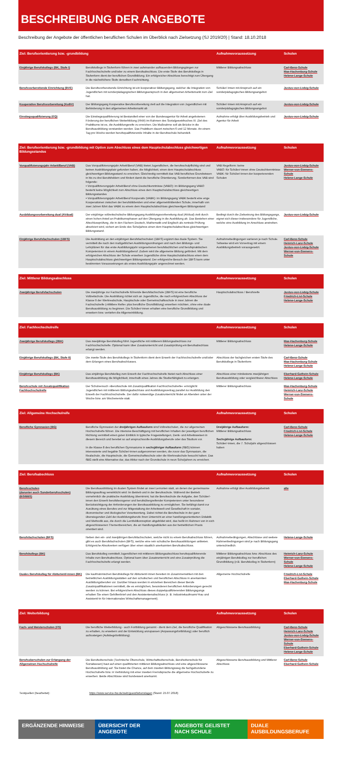BESCHREIBUNG DER ANGEBOTE
Beschreibung der Angebote der öffentlichen beruflichen Schulen im Überblick nach Zielsetzung (SJ 2019/20) | Stand: 18.10.2018
| Ziel: Berufsorientierung bzw. -grundbildung | | Aufnahmevoraussetzung | Schulen |
| --- | --- | --- | --- |
| Einjährige Berufskollegs (BK, Stufe I) | Berufskollegs in Stufenform führen in zwei aufeinander aufbauenden Bildungsgängen zur Fachhochschulreife und/oder zu einem Berufsabschluss. Die erste Stufe des Berufskollegs in Stufenform dient der beruflichen Grundbildung. Ein erfolgreicher Abschluss berechtigt zum Übergang in die nächsthöhere Stufe derselben Fachrichtung. | Mittlerer Bildungsabschluss | Carl-Benz-Schule Max-Hachenburg-Schule Helene-Lange-Schule |
| Berufsvorbereitende Einrichtung (BVE) | Die Berufsvorbereitende Einrichtung ist ein kooperativer Bildungsgang, welcher die Integration von Jugendlichen mit sonderpädagogischen Bildungsanspruch in den allgemeinen Arbeitsmarkt zum Ziel hat. | Schüler/-innen mit Anspruch auf ein sonderpädagogisches Bildungsangebot | Justus-von-Liebig-Schule |
| Kooperative Berufsvorbereitung (KoBV) | Der Bildungsgang Kooperative Berufsvorbereitung zielt auf die Integration von Jugendlichen mit Behinderung in den allgemeinen Arbeitsmarkt ab | Schüler/-innen mit Anspruch auf ein sonderpädagogisches Bildungsangebot | Justus-von-Liebig-Schule |
| Einstiegsqualifizierung (EQ) | Die Einstiegsqualifizierung ist Bestandteil einer von der Bundesagentur für Arbeit angebotenen Förderung der beruflichen Weiterbildung (FbW) im Rahmen des Sozialgesetzbuches III. Ziel des Praktikums ist es, die Ausbildungsreife zu erreichen. Die Maßnahme soll als Brücke in die Berufsausbildung verstanden werden. Das Praktikum dauert zwischen 6 und 12 Monate. An einem Tag pro Woche werden berufsqualifizierende Inhalte in der Berufsschule behandelt. | Aufnahme erfolgt über Ausbildungsbetrieb und Agentur für Arbeit | Justus-von-Liebig-Schule |
| Ziel: Berufsorientierung bzw. -grundbildung mit Option zum Abschluss eines dem Hauptschulabschluss gleichwertigen Bildungsstandes | | Aufnahmevoraussetzung | Schulen |
| --- | --- | --- | --- |
| Vorqualifizierungsjahr Arbeit/Beruf (VAB) | Das Vorqualifizierungsjahr Arbeit/Beruf (VAB) bietet Jugendlichen, die berufsschulpflichtig sind und keinen Ausbildungsplatz gefunden haben, die Möglichkeit, einen dem Hauptschulabschluss gleichwertigen Bildungsstand zu erreichen. Gleichzeitig vermittelt das VAB berufliches Grundwissen in bis zu drei Berufsfeldern und fördert damit die berufliche Orientierung. Sonderformen des VAB sind folgende: ▪ Vorqualifizierungsjahr Arbeit/Beruf ohne Deutschkenntnisse (VABO): im Bildungsgang VABO besteht keine Möglichkeit zum Abschluss eines dem Hauptschulabschluss gleichwertigen Bildungsstandes ▪ Vorqualifizierungsjahr Arbeit/Beruf Kooperativ (VABK): im Bildungsgang VABK besteht eine enge Kooperationen zwischen der berufsbildenden und einer allgemeinbildenden Schule, innerhalb von zwei Jahren führt das VABK zu einem dem Hauptschulabschluss gleichwertigen Bildungsstand | VAB Regelform: keine VABO: für Schüler/-innen ohne Deutschkenntnisse VABK: für Schüler/-innen der kooperierenden Schulen | Justus-von-Liebig-Schule Werner-von-Siemens-Schule Helene-Lange-Schule |
| Ausbildungsvorbereitung dual (AVdual) | Der einjährige vollzeitschulische Bildungsgang Ausbildungsvorbereitung dual (AVdual) zielt durch einen hohen Anteil an Praktikumsphasen auf den Übergang in die Ausbildung ab. Das Bestehen einer Abschlussprüfung, die in den Fächern Deutsch, Mathematik und Englisch als zentrale Prüfung absolviert wird, sichert am Ende des Schuljahres einen dem Hauptschulabschluss gleichwertigen Bildungsstand. | Bedingt durch die Zielsetzung des Bildungsgangs, eignet sich dieser insbesondere für Jugendliche, welche eine Ausbildung im Anschluss anstreben. | Justus-von-Liebig-Schule |
| Einjährige Berufsfachschulen (1BFS) | Die Ausbildung an den einjährigen Berufsfachschulen (1BFS) ergänzt das duale System. Sie vermittelt die nach den maßgeblichen Ausbildungsordnungen und nach den Bildungs- und Lehrplänen für das erste Ausbildungsjahr vorgesehenen berufsfachlichen und berufspraktischen Kompetenzen in einem Ausbildungsberuf. Zudem wird die allgemeine Bildung gefördert. Mit dem erfolgreichen Abschluss der Schule erwerben Jugendliche ohne Hauptschulabschluss einen dem Hauptschulabschluss gleichwertigen Bildungsstand. Der erfolgreiche Besuch der 1BFS kann unter bestimmten Voraussetzungen als erstes Ausbildungsjahr angerechnet werden. | Aufnahmebedingungen variieren je nach Schule. Teilweise wird ein Vorvertrag mit einem Ausbildungsbetrieb vorausgesetzt. | Carl-Benz-Schule Heinrich-Lanz-Schule Justus-von-Liebig-Schule Werner-von-Siemens-Schule |
| Ziel: Mittlerer Bildungsabschluss | | Aufnahmevoraussetzung | Schulen |
| --- | --- | --- | --- |
| Zweijährige Berufsfachschulen | Die zweijährige zur Fachschulreife führende Berufsfachschule (2BFS) ist eine berufliche Vollzeitschule. Die Ausbildung richtet sich an Jugendliche, die nach erfolgreichem Abschluss der Klasse 9 der Werkrealschule, Hauptschule oder Gemeinschaftsschule in zwei Jahren die Fachschulreife (»Mittlere Reife« plus berufliche Grundbildung) erwerben möchten, ohne eine duale Berufsausbildung zu beginnen. Die Schüler/-innen erhalten eine berufliche Grundbildung und erweitern bzw. vertiefen die Allgemeinbildung. | Hauptschulabschluss / Berufsreife | Justus-von-Liebig-Schule Friedrich-List-Schule Helene-Lange-Schule |
| Ziel: Fachhochschulreife | | Aufnahmevoraussetzung | Schulen |
| --- | --- | --- | --- |
| Zweijährige Berufskollegs (2BK) | Das zweijährige Berufskolleg führt Jugendliche mit mittlerem Bildungsabschluss zur Fachhochschulreife. Optional kann über Zusatzunterricht und Zusatzprüfung ein Berufsabschluss erlangt werden. | Mittlerer Bildungsabschluss | Max-Hachenburg-Schule Helene-Lange-Schule |
| Einjährige Berufskollegs (BK, Stufe II) | Die zweite Stufe des Berufskollegs in Stufenform dient dem Erwerb der Fachhochschulreife und/oder dem Erlangen eines Berufsabschlusses. | Abschluss der fachgleichen ersten Stufe des Berufskollegs in Stufenform | Carl-Benz-Schule Max-Hachenburg-Schule Helene-Lange-Schule |
| Einjährige Berufskollegs (BK) | Das einjährige Berufskolleg zum Erwerb der Fachhochschulreife bietet nach Abschluss einer Berufsausbildung die Möglichkeit, innerhalb eines Jahres die Studierfähigkeit zu erlangen. | Abschluss einer mindestens zweijährigen Berufsausbildung oder vergleichbarer Abschluss | Eberhard-Gothein-Schule Helene-Lange-Schule |
| Berufsschule mit Zusatzqualifikation Fachhochschulreife | Der Schulversuch »Berufsschule mit Zusatzqualifikation Fachhochschulreife« ermöglicht Jugendlichen mit mittlerem Bildungsabschluss und Ausbildungsvertrag parallel zur Ausbildung den Erwerb der Fachhochschulreife. Der dafür notwendige Zusatzunterricht findet an Abenden unter der Woche bzw. am Wochenende statt. | Mittlerer Bildungsabschluss | Max-Hachenburg-Schule Heinrich-Lanz-Schule Werner-von-Siemens-Schule |
| Ziel: Allgemeine Hochschulreife | | Aufnahmevoraussetzung | Schulen |
| --- | --- | --- | --- |
| Berufliche Gymnasien (BG) | Berufliche Gymnasien der dreijährigen Aufbauform sind Vollzeitschulen, die zur allgemeinen Hochschulreife führen. Die intensive Beschäftigung mit beruflichen Inhalten der jeweiligen beruflichen Richtung vermittelt einen guten Einblick in typische Fragestellungen, Denk- und Arbeitsweisen in diesem Bereich und bereitet so auf anspruchsvolle Ausbildungsberufe oder das Studium vor. In die Klasse 8 des beruflichen Gymnasiums in sechsjähriger Aufbauform (6BG) können interessierte und begabte Schüler/-innen aufgenommen werden, die zuvor das Gymnasium, die Realschule, die Hauptschule, die Gemeinschaftsschule oder die Werkrealschule besucht haben. Das 6BG stellt eine Alternative dar, das Abitur nach der Grundschule in neun Schuljahren zu erreichen. | Dreijährige Aufbauform: Mittlerer Bildungsabschluss Sechsjährige Aufbauform: Schüler/-innen, die 7. Schuljahr abgeschlossen haben | Carl-Benz-Schule Friedrich-List-Schule Helene-Lange-Schule |
| Ziel: Berufsabschluss | | Aufnahmevoraussetzung | Schulen |
| --- | --- | --- | --- |
| Berufsschulen (darunter auch Sonderberufsschulen) (BS/BBS) | Die Berufsausbildung im dualen System findet an zwei Lernorten statt, an denen der gemeinsame Bildungsauftrag verwirklicht wird: Im Betrieb und in der Berufsschule. Während der Betrieb vornehmlich die praktische Ausbildung übernimmt, hat die Berufsschule die Aufgabe, den Schüler/-innen den Erwerb berufsbezogener und berufsübergreifender Kompetenzen unter besonderer Berücksichtigung der Anforderungen der Berufsausbildung zu ermöglichen. Sie befähigt damit zur Ausübung eines Berufes und zur Mitgestaltung der Arbeitswelt und Gesellschaft in sozialer, ökonomischer und ökologischer Verantwortung. Dabei richtet die Berufsschule in der ganz überwiegenden Zahl der Ausbildungsberufe ihren Unterricht an einer handlungsorientierten Didaktik und Methodik aus, die durch die Lernfeldkonzeption abgebildet wird, das heißt im Rahmen von in sich abgeschlossenen Themenbereichen, die an Handlungsabläufen aus der betrieblichen Praxis orientiert sind. | Aufnahme erfolgt über Ausbildungsbetrieb | alle |
| Berufsfachschulen (BFS) | Neben den ein- und zweijährigen Berufsfachschulen, welche nicht zu einem Berufsabschluss führen, gibt es auch Berufsfachschulen (BFS), welche eine rein schulische Berufsausbildungen anbieten. Erfolgreiche Absolventen verfügen über einen staatlich anerkannten Berufsabschluss. | Aufnahmebedingungen, Abschlüsse und weitere Rahmenbedingungen sind je nach Bildungsgang unterschiedlich. | Helene-Lange-Schule |
| Berufskollegs (BK) | Das Berufskolleg vermittelt Jugendlichen mit mittlerem Bildungsabschluss berufsqualifizierende Inhalte zum Berufsabschluss. Optional kann über Zusatzunterricht und eine Zusatzprüfung die Fachhochschulreife erlangt werden. | Mittlerer Bildungsabschluss bzw. Abschluss des einjährigen Berufskolleg zur beruflichen Grundbildung (z.B. Berufskolleg in Stufenform) | Heinrich-Lanz-Schule Werner-von-Siemens-Schule Helene-Lange-Schule |
| Duales Berufskolleg für Abiturient/-innen (BK) | Die kaufmännischen Berufskollegs für Abiturient/-innen bereiten im Zusammenwirken mit den betrieblichen Ausbildungsstätten auf den schulischen und beruflichen Abschluss in anerkannten Ausbildungsberufen vor. Darüber hinaus werden in einzelnen Bereichen dieser Berufe Zusatzqualifikationen vermittelt, die es ermöglichen, besonderen beruflichen Anforderungen gerecht werden zu können. Bei erfolgreichem Abschluss dieses doppelqualifizierenden Bildungsgangs erhalten Sie einen Gehilfenbrief und den Assistentenabschluss (z. B. Industriekaufmann/-frau und Assistent/-in für Internationales Wirtschaftsmanagement). | Allgemeine Hochschulreife | Friedrich-List-Schule Eberhard-Gothein-Schule Max-Hachenburg-Schule |
| Ziel: Weiterbildung | | Aufnahmevoraussetzung | Schulen |
| --- | --- | --- | --- |
| Fach- und Meisterschulen (FS) | Die berufliche Weiterbildung - auch Fortbildung genannt - dient dem Ziel, die berufliche Qualifikation zu erhalten, zu erweitern und der Entwicklung anzupassen (Anpassungsfortbildung) oder beruflich aufzusteigen (Aufstiegsfortbildung). | Abgeschlossene Berufsausbildung | Carl-Benz-Schule Heinrich-Lanz-Schule Justus-von-Liebig-Schule Werner-von-Siemens-Schule Eberhard-Gothein-Schule Helene-Lange-Schule |
| Berufsoberschulen zur Erlangung der Allgemeinen Hochschulreife | Die Berufsoberschule (Technische Oberschule, Wirtschaftsoberschule, Berufsoberschule für Sozialwesen) baut auf einen qualifizierten mittleren Bildungsabschluss und eine abgeschlossene Berufsausbildung auf. Sie bietet die Chance, auf dem zweiten Bildungsweg die fachgebundene Hochschulreife bzw. in Verbindung mit einer zweiten Fremdsprache die allgemeine Hochschulreife zu erwerben. Beide Abschlüsse sind bundesweit anerkannt. | Abgeschlossene Berufsausbildung und Mittlerer Abschluss | Carl-Benz-Schule Eberhard-Gothein-Schule |
Textquellen (bearbeitet): https://www.service-bw.de/web/guest/lebenslagen (Stand: 25.07.2018)
ERGÄNZENDE HINWEISE ÜBERSICHT DER ANGEBOTE ANGEBOTE GELISTET NACH SCHULE DUALE AUSBILDUNGSBERUFE